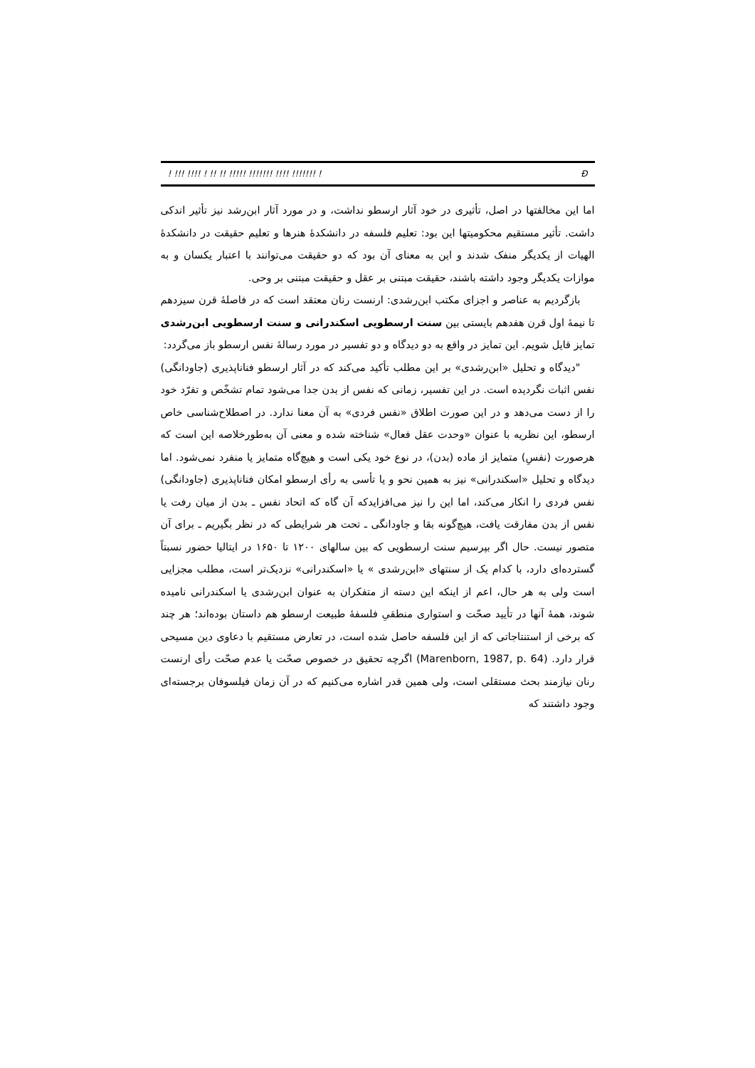! !!! !!!! ! !! !! !!!!! !!!!!!! !!!! !!!!!!! ! Ð
اما این مخالفتها در اصل، تأثیری در خود آثار ارسطو نداشت، و در مورد آثار ابن‌رشد نیز تأثیر اندکی داشت. تأثیر مستقیم محکومیتها این بود: تعلیم فلسفه در دانشکدهٔ هنرها و تعلیم حقیقت در دانشکدهٔ الهیات از یکدیگر منفک شدند و این به معنای آن بود که دو حقیقت می‌توانند با اعتبار یکسان و به موازات یکدیگر وجود داشته باشند، حقیقت مبتنی بر عقل و حقیقت مبتنی بر وحی.
بازگردیم به عناصر و اجزای مکتب ابن‌رشدی: ارنست رنان معتقد است که در فاصلهٔ قرن سیزدهم تا نیمهٔ اول قرن هفدهم بایستی بین سنت ارسطویی اسکندرانی و سنت ارسطویی ابن‌رشدی تمایز قایل شویم. این تمایز در واقع به دو دیدگاه و دو تفسیر در مورد رسالهٔ نفس ارسطو باز می‌گردد:
"دیدگاه و تحلیل «ابن‌رشدی» بر این مطلب تأکید می‌کند که در آثار ارسطو فناناپذیری (جاودانگی) نفس اثبات نگردیده است. در این تفسیر، زمانی که نفس از بدن جدا می‌شود تمام تشخّص و تفرّد خود را از دست می‌دهد و در این صورت اطلاق «نفس فردی» به آن معنا ندارد. در اصطلاح‌شناسی خاص ارسطو، این نظریه با عنوان «وحدت عقل فعال» شناخته شده و معنی آن به‌طورخلاصه این است که هرصورت (نفسِ) متمایز از ماده (بدن)، در نوع خود یکی است و هیچ‌گاه متمایز یا منفرد نمی‌شود. اما دیدگاه و تحلیل «اسکندرانی» نیز به همین نحو و یا تأسی به رأی ارسطو امکان فناناپذیری (جاودانگی) نفس فردی را انکار می‌کند، اما این را نیز می‌افزایدکه آن گاه که اتحاد نفس ـ بدن از میان رفت یا نفس از بدن مفارقت یافت، هیچ‌گونه بقا و جاودانگی ـ تحت هر شرایطی که در نظر بگیریم ـ برای آن متصور نیست. حال اگر بپرسیم سنت ارسطویی که بین سالهای ۱۲۰۰ تا ۱۶۵۰ در ایتالیا حضور نسبتاً گسترده‌ای دارد، با کدام یک از سنتهای «ابن‌رشدی » یا «اسکندرانی» نزدیک‌تر است، مطلب مجزایی است ولی به هر حال، اعم از اینکه این دسته از متفکران به عنوان ابن‌رشدی یا اسکندرانی نامیده شوند، همهٔ آنها در تأیید صحّت و استواری منطقیِ فلسفهٔ طبیعت ارسطو هم داستان بوده‌اند؛ هر چند که برخی از استنتاجاتی که از این فلسفه حاصل شده است، در تعارض مستقیم با دعاوی دین مسیحی قرار دارد. (Marenborn, 1987, p. 64) اگرچه تحقیق در خصوص صحّت یا عدم صحّت رأی ارنست رنان نیازمند بحث مستقلی است، ولی همین قدر اشاره می‌کنیم که در آن زمان فیلسوفان برجسته‌ای وجود داشتند که